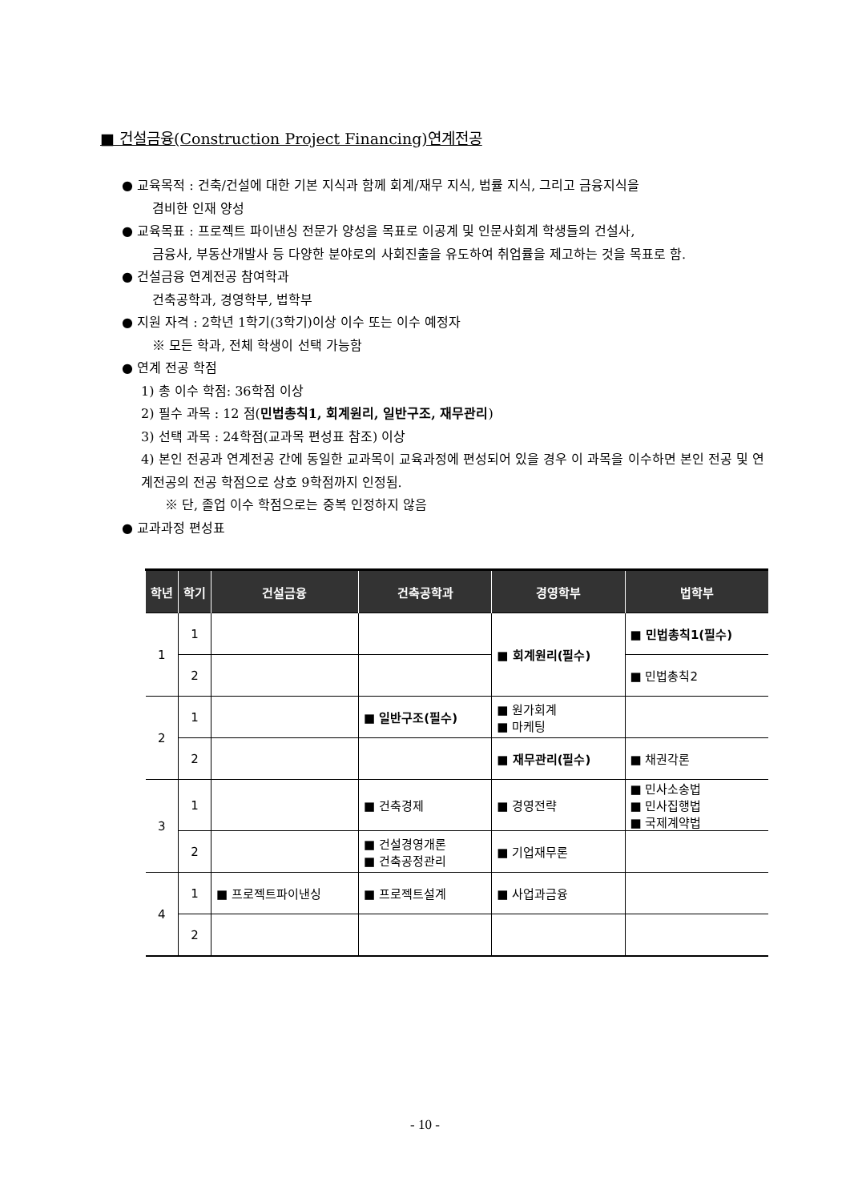■ 건설금융(Construction Project Financing)연계전공
● 교육목적 : 건축/건설에 대한 기본 지식과 함께 회계/재무 지식, 법률 지식, 그리고 금융지식을
겸비한 인재 양성
● 교육목표 : 프로젝트 파이낸싱 전문가 양성을 목표로 이공계 및 인문사회계 학생들의 건설사,
금융사, 부동산개발사 등 다양한 분야로의 사회진출을 유도하여 취업률을 제고하는 것을 목표로 함.
● 건설금융 연계전공 참여학과
건축공학과, 경영학부, 법학부
● 지원 자격 : 2학년 1학기(3학기)이상 이수 또는 이수 예정자
※ 모든 학과, 전체 학생이 선택 가능함
● 연계 전공 학점
1) 총 이수 학점: 36학점 이상
2) 필수 과목 : 12 점(민법총칙1, 회계원리, 일반구조, 재무관리)
3) 선택 과목 : 24학점(교과목 편성표 참조) 이상
4) 본인 전공과 연계전공 간에 동일한 교과목이 교육과정에 편성되어 있을 경우 이 과목을 이수하면 본인 전공 및 연계전공의 전공 학점으로 상호 9학점까지 인정됨.
※ 단, 졸업 이수 학점으로는 중복 인정하지 않음
● 교과과정 편성표
| 학년 | 학기 | 건설금융 | 건축공학과 | 경영학부 | 법학부 |
| --- | --- | --- | --- | --- | --- |
| 1 | 1 | | | ■ 회계원리(필수) | ■ 민법총칙1(필수) |
| | 2 | | | | ■ 민법총칙2 |
| 2 | 1 | | ■ 일반구조(필수) | ■ 원가회계 ■ 마케팅 | |
| | 2 | | | ■ 재무관리(필수) | ■ 채권각론 |
| 3 | 1 | | ■ 건축경제 | ■ 경영전략 | ■ 민사소송법 ■ 민사집행법 ■ 국제계약법 |
| | 2 | | ■ 건설경영개론 ■ 건축공정관리 | ■ 기업재무론 | |
| 4 | 1 | ■ 프로젝트파이낸싱 | ■ 프로젝트설계 | ■ 사업과금융 | |
| | 2 | | | | |
- 10 -